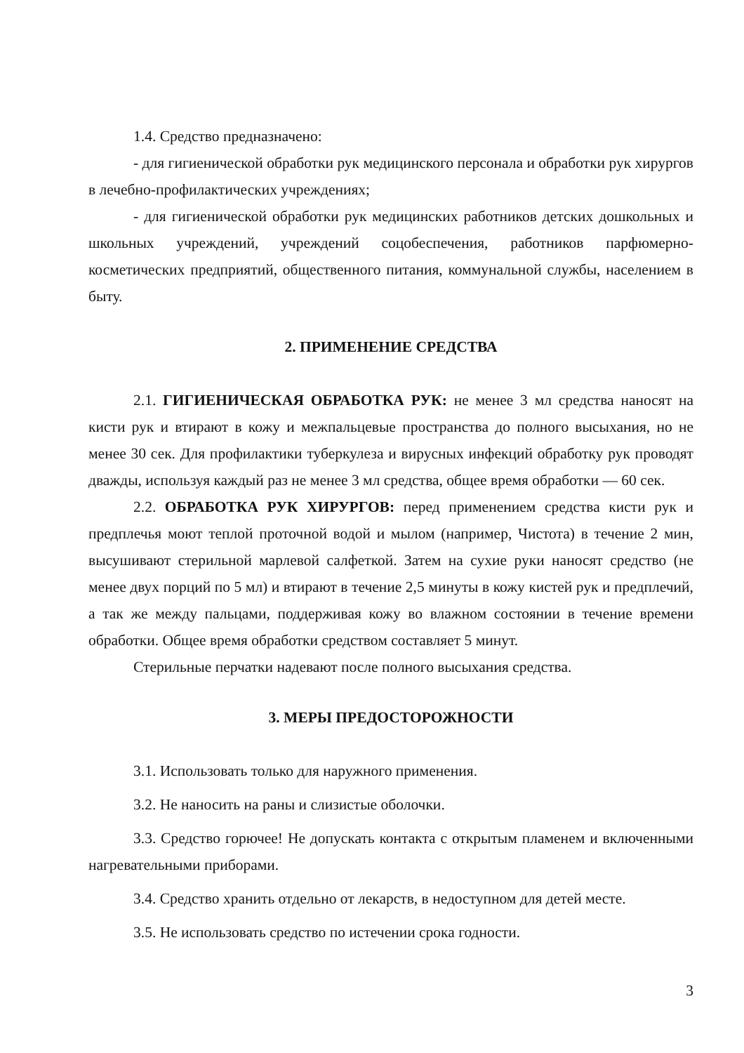1.4. Средство предназначено:
- для гигиенической обработки рук медицинского персонала и обработки рук хирургов в лечебно-профилактических учреждениях;
- для гигиенической обработки рук медицинских работников детских дошкольных и школьных учреждений, учреждений соцобеспечения, работников парфюмерно-косметических предприятий, общественного питания, коммунальной службы, населением в быту.
2. ПРИМЕНЕНИЕ СРЕДСТВА
2.1. ГИГИЕНИЧЕСКАЯ ОБРАБОТКА РУК: не менее 3 мл средства наносят на кисти рук и втирают в кожу и межпальцевые пространства до полного высыхания, но не менее 30 сек. Для профилактики туберкулеза и вирусных инфекций обработку рук проводят дважды, используя каждый раз не менее 3 мл средства, общее время обработки — 60 сек.
2.2. ОБРАБОТКА РУК ХИРУРГОВ: перед применением средства кисти рук и предплечья моют теплой проточной водой и мылом (например, Чистота) в течение 2 мин, высушивают стерильной марлевой салфеткой. Затем на сухие руки наносят средство (не менее двух порций по 5 мл) и втирают в течение 2,5 минуты в кожу кистей рук и предплечий, а так же между пальцами, поддерживая кожу во влажном состоянии в течение времени обработки. Общее время обработки средством составляет 5 минут.
Стерильные перчатки надевают после полного высыхания средства.
3. МЕРЫ ПРЕДОСТОРОЖНОСТИ
3.1. Использовать только для наружного применения.
3.2. Не наносить на раны и слизистые оболочки.
3.3. Средство горючее! Не допускать контакта с открытым пламенем и включенными нагревательными приборами.
3.4. Средство хранить отдельно от лекарств, в недоступном для детей месте.
3.5. Не использовать средство по истечении срока годности.
3